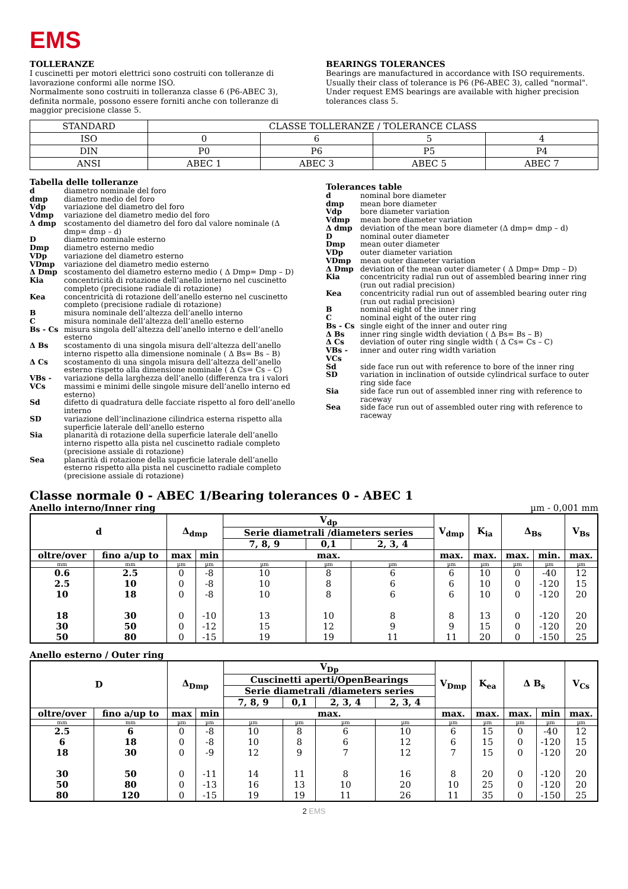EMS
TOLLERANZE
I cuscinetti per motori elettrici sono costruiti con tolleranze di lavorazione conformi alle norme ISO.
Normalmente sono costruiti in tolleranza classe 6 (P6-ABEC 3), definita normale, possono essere forniti anche con tolleranze di maggior precisione classe 5.
BEARINGS TOLERANCES
Bearings are manufactured in accordance with ISO requirements. Usually their class of tolerance is P6 (P6-ABEC 3), called "normal". Under request EMS bearings are available with higher precision tolerances class 5.
| STANDARD | CLASSE TOLLERANZE / TOLERANCE CLASS | | | |
| ISO | 0 | 6 | 5 | 4 |
| DIN | P0 | P6 | P5 | P4 |
| ANSI | ABEC 1 | ABEC 3 | ABEC 5 | ABEC 7 |
Tabella delle tolleranze
| d | diametro nominale del foro |
| dmp | diametro medio del foro |
| Vdp | variazione del diametro del foro |
| Vdmp | variazione del diametro medio del foro |
| Δ dmp | scostamento del diametro del foro dal valore nominale (Δ dmp= dmp – d) |
| D | diametro nominale esterno |
| Dmp | diametro esterno medio |
| VDp | variazione del diametro esterno |
| VDmp | variazione del diametro medio esterno |
| Δ Dmp | scostamento del diametro esterno medio ( Δ Dmp= Dmp – D) |
| Kia | concentricità di rotazione dell’anello interno nel cuscinetto completo (precisione radiale di rotazione) |
| Kea | concentricità di rotazione dell’anello esterno nel cuscinetto completo (precisione radiale di rotazione) |
| B | misura nominale dell’altezza dell’anello interno |
| C | misura nominale dell’altezza dell’anello esterno |
| Bs - Cs | misura singola dell’altezza dell’anello interno e dell’anello esterno |
| Δ Bs | scostamento di una singola misura dell’altezza dell’anello interno rispetto alla dimensione nominale ( Δ Bs= Bs – B) |
| Δ Cs | scostamento di una singola misura dell’altezza dell’anello esterno rispetto alla dimensione nominale ( Δ Cs= Cs – C) |
| VBs - VCs | variazione della larghezza dell’anello (differenza tra i valori massimi e minimi delle singole misure dell’anello interno ed esterno) |
| Sd | difetto di quadratura delle facciate rispetto al foro dell’anello interno |
| SD | variazione dell’inclinazione cilindrica esterna rispetto alla superficie laterale dell’anello esterno |
| Sia | planarità di rotazione della superficie laterale dell’anello interno rispetto alla pista nel cuscinetto radiale completo (precisione assiale di rotazione) |
| Sea | planarità di rotazione della superficie laterale dell’anello esterno rispetto alla pista nel cuscinetto radiale completo (precisione assiale di rotazione) |
Tolerances table
| d | nominal bore diameter |
| dmp | mean bore diameter |
| Vdp | bore diameter variation |
| Vdmp | mean bore diameter variation |
| Δ dmp | deviation of the mean bore diameter (Δ dmp= dmp – d) |
| D | nominal outer diameter |
| Dmp | mean outer diameter |
| VDp | outer diameter variation |
| VDmp | mean outer diameter variation |
| Δ Dmp | deviation of the mean outer diameter ( Δ Dmp= Dmp – D) |
| Kia | concentricity radial run out of assembled bearing inner ring (run out radial precision) |
| Kea | concentricity radial run out of assembled bearing outer ring (run out radial precision) |
| B | nominal eight of the inner ring |
| C | nominal eight of the outer ring |
| Bs - Cs | single eight of the inner and outer ring |
| Δ Bs | inner ring single width deviation ( Δ Bs= Bs – B) |
| Δ Cs | deviation of outer ring single width ( Δ Cs= Cs – C) |
| VBs - VCs | inner and outer ring width variation |
| Sd | side face run out with reference to bore of the inner ring |
| SD | variation in inclination of outside cylindrical surface to outer ring side face |
| Sia | side face run out of assembled inner ring with reference to raceway |
| Sea | side face run out of assembled outer ring with reference to raceway |
Classe normale 0 - ABEC 1/Bearing tolerances 0 - ABEC 1
Anello interno/Inner ring µm - 0,001 mm
| d | | Δ<sub>dmp</sub> | | V<sub>dp</sub> | | | V<sub>dmp</sub> | K<sub>ia</sub> | Δ<sub>Bs</sub> | | V<sub>Bs</sub> |
| --- | --- | --- | --- | --- | --- | --- | --- | --- | --- | --- | --- |
| | | | | Serie diametrali /diameters series | | | | | | | |
| | | | | 7, 8, 9 | 0,1 | 2, 3, 4 | | | | | |
| oltre/over | fino a/up to | max | min | max. | | | max. | max. | max. | min. | max. |
| mm | mm | µm | µm | µm | µm | µm | µm | µm | µm | µm | µm |
| 0.6 2.5 10 18 30 50 | 2.5 10 18 30 50 80 | 0 0 0 0 0 0 | -8 -8 -8 -10 -12 -15 | 10 10 10 13 15 19 | 8 8 8 10 12 19 | 6 6 6 8 9 11 | 6 6 6 8 9 11 | 10 10 10 13 15 20 | 0 0 0 0 0 0 | -40 -120 -120 -120 -120 -150 | 12 15 20 20 20 25 |
Anello esterno / Outer ring
| D | | Δ<sub>Dmp</sub> | | V<sub>Dp</sub> | | | | V<sub>Dmp</sub> | K<sub>ea</sub> | Δ B<sub>s</sub> | | V<sub>Cs</sub> |
| --- | --- | --- | --- | --- | --- | --- | --- | --- | --- | --- | --- | --- |
| | | | | Cuscinetti aperti/OpenBearings | | | | | | | | |
| | | | | Serie diametrali /diameters series | | | | | | | | |
| | | | | 7, 8, 9 | 0,1 | 2, 3, 4 | 2, 3, 4 | | | | | |
| oltre/over | fino a/up to | max | min | max. | | | | max. | max. | max. | min | max. |
| mm | mm | µm | µm | µm | µm | µm | µm | µm | µm | µm | µm | µm |
| 2.5 6 18 30 50 80 | 6 18 30 50 80 120 | 0 0 0 0 0 0 | -8 -8 -9 -11 -13 -15 | 10 10 12 14 16 19 | 8 8 9 11 13 19 | 6 6 7 8 10 11 | 10 12 12 16 20 26 | 6 6 7 8 10 11 | 15 15 15 20 25 35 | 0 0 0 0 0 0 | -40 -120 -120 -120 -120 -150 | 12 15 20 20 20 25 |
2 EMS